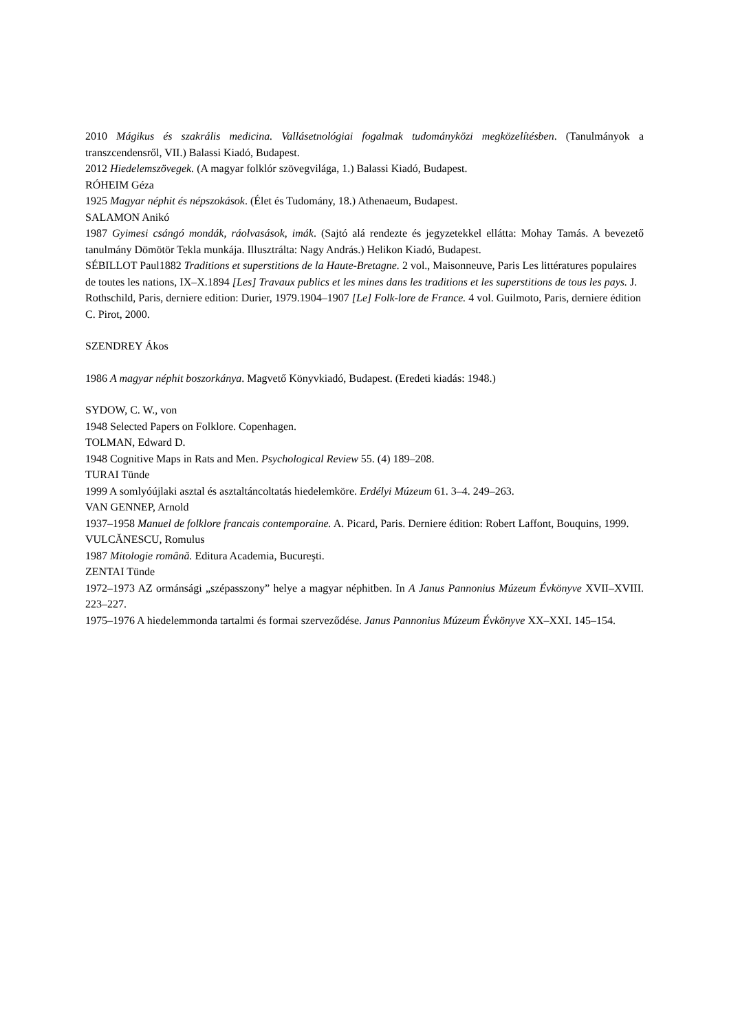2010 Mágikus és szakrális medicina. Vallásetnológiai fogalmak tudományközi megközelítésben. (Tanulmányok a transzcendensről, VII.) Balassi Kiadó, Budapest.
2012 Hiedelemszövegek. (A magyar folklór szövegvilága, 1.) Balassi Kiadó, Budapest.
RÓHEIM Géza
1925 Magyar néphit és népszokások. (Élet és Tudomány, 18.) Athenaeum, Budapest.
SALAMON Anikó
1987 Gyimesi csángó mondák, ráolvasások, imák. (Sajtó alá rendezte és jegyzetekkel ellátta: Mohay Tamás. A bevezető tanulmány Dömötör Tekla munkája. Illusztrálta: Nagy András.) Helikon Kiadó, Budapest.
SÉBILLOT Paul1882 Traditions et superstitions de la Haute-Bretagne. 2 vol., Maisonneuve, Paris Les littératures populaires de toutes les nations, IX–X.1894 [Les] Travaux publics et les mines dans les traditions et les superstitions de tous les pays. J. Rothschild, Paris, derniere edition: Durier, 1979.1904–1907 [Le] Folk-lore de France. 4 vol. Guilmoto, Paris, derniere édition C. Pirot, 2000.
SZENDREY Ákos
1986 A magyar néphit boszorkánya. Magvető Könyvkiadó, Budapest. (Eredeti kiadás: 1948.)
SYDOW, C. W., von
1948 Selected Papers on Folklore. Copenhagen.
TOLMAN, Edward D.
1948 Cognitive Maps in Rats and Men. Psychological Review 55. (4) 189–208.
TURAI Tünde
1999 A somlyóújlaki asztal és asztaltáncoltatás hiedelemköre. Erdélyi Múzeum 61. 3–4. 249–263.
VAN GENNEP, Arnold
1937–1958 Manuel de folklore francais contemporaine. A. Picard, Paris. Derniere édition: Robert Laffont, Bouquins, 1999.
VULCĂNESCU, Romulus
1987 Mitologie română. Editura Academia, Bucureşti.
ZENTAI Tünde
1972–1973 AZ ormánsági „szépasszony” helye a magyar néphitben. In A Janus Pannonius Múzeum Évkönyve XVII–XVIII. 223–227.
1975–1976 A hiedelemmonda tartalmi és formai szerveződése. Janus Pannonius Múzeum Évkönyve XX–XXI. 145–154.